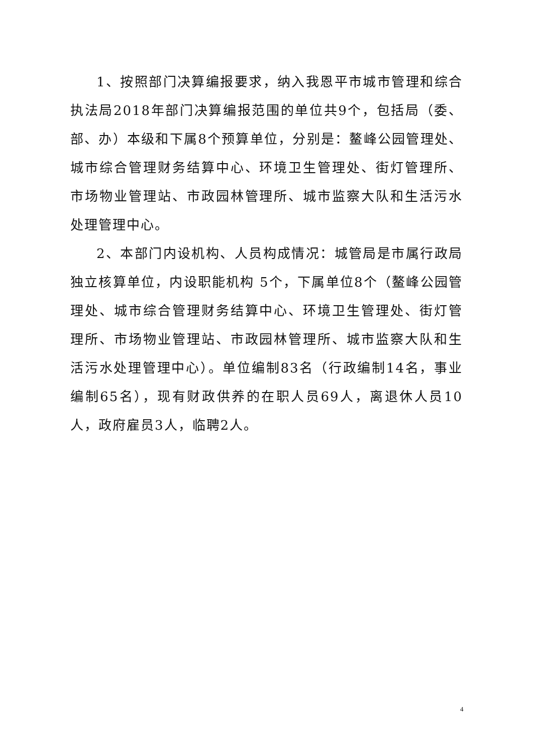1、按照部门决算编报要求，纳入我恩平市城市管理和综合执法局2018年部门决算编报范围的单位共9个，包括局（委、部、办）本级和下属8个预算单位，分别是：鳌峰公园管理处、城市综合管理财务结算中心、环境卫生管理处、街灯管理所、市场物业管理站、市政园林管理所、城市监察大队和生活污水处理管理中心。
2、本部门内设机构、人员构成情况：城管局是市属行政局独立核算单位，内设职能机构 5个，下属单位8个（鳌峰公园管理处、城市综合管理财务结算中心、环境卫生管理处、街灯管理所、市场物业管理站、市政园林管理所、城市监察大队和生活污水处理管理中心）。单位编制83名（行政编制14名，事业编制65名），现有财政供养的在职人员69人，离退休人员10人，政府雇员3人，临聘2人。
4